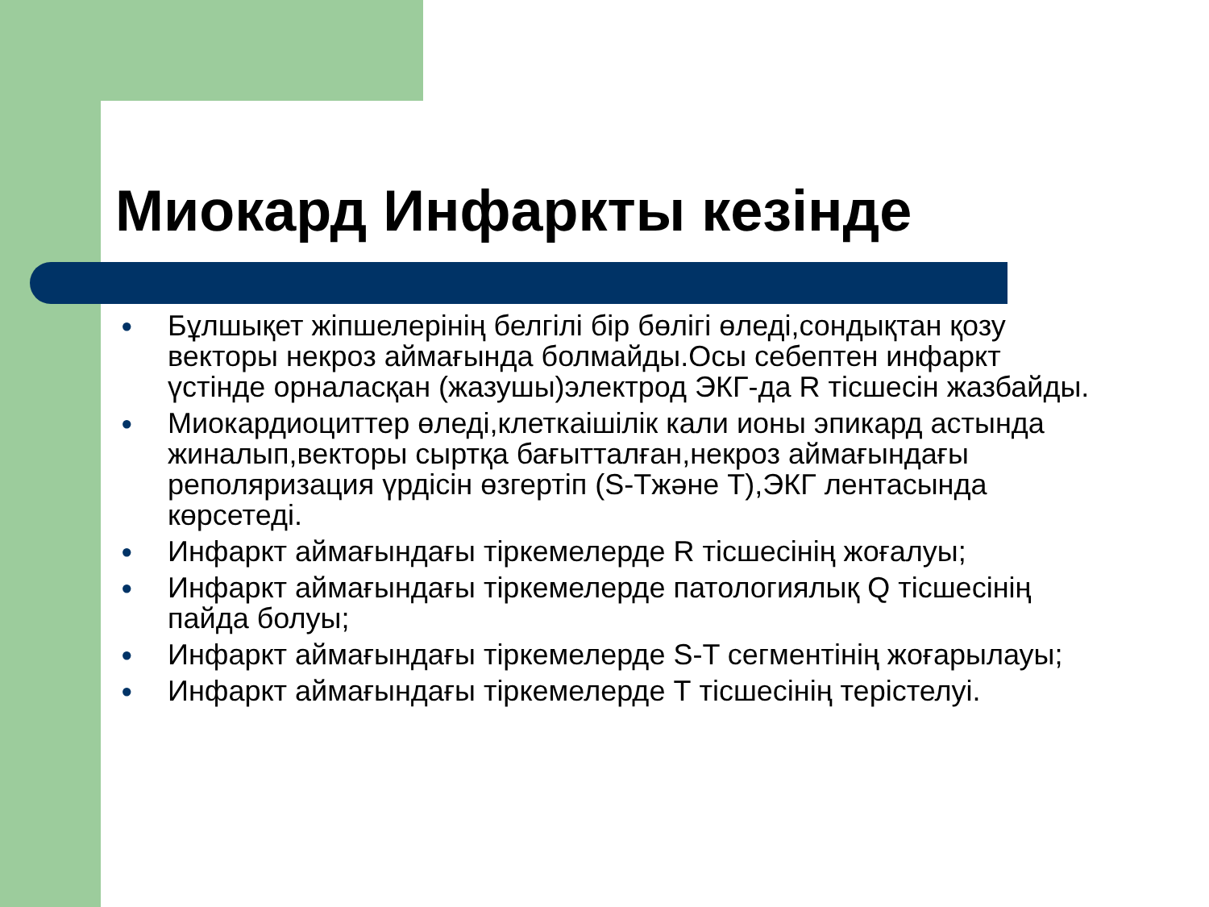Миокард Инфаркты кезінде
● Бұлшықет жіпшелерінің белгілі бір бөлігі өледі,сондықтан қозу векторы некроз аймағында болмайды.Осы себептен инфаркт үстінде орналасқан (жазушы)электрод ЭКГ-да R тісшесін жазбайды.
● Миокардиоциттер өледі,клеткаішілік кали ионы эпикард астында жиналып,векторы сыртқа бағытталған,некроз аймағындағы реполяризация үрдісін өзгертіп (S-Тжәне Т),ЭКГ лентасында көрсетеді.
● Инфаркт аймағындағы тіркемелерде R тісшесінің жоғалуы;
● Инфаркт аймағындағы тіркемелерде патологиялық Q тісшесінің пайда болуы;
● Инфаркт аймағындағы тіркемелерде S-T сегментінің жоғарылауы;
● Инфаркт аймағындағы тіркемелерде Т тісшесінің терістелуі.